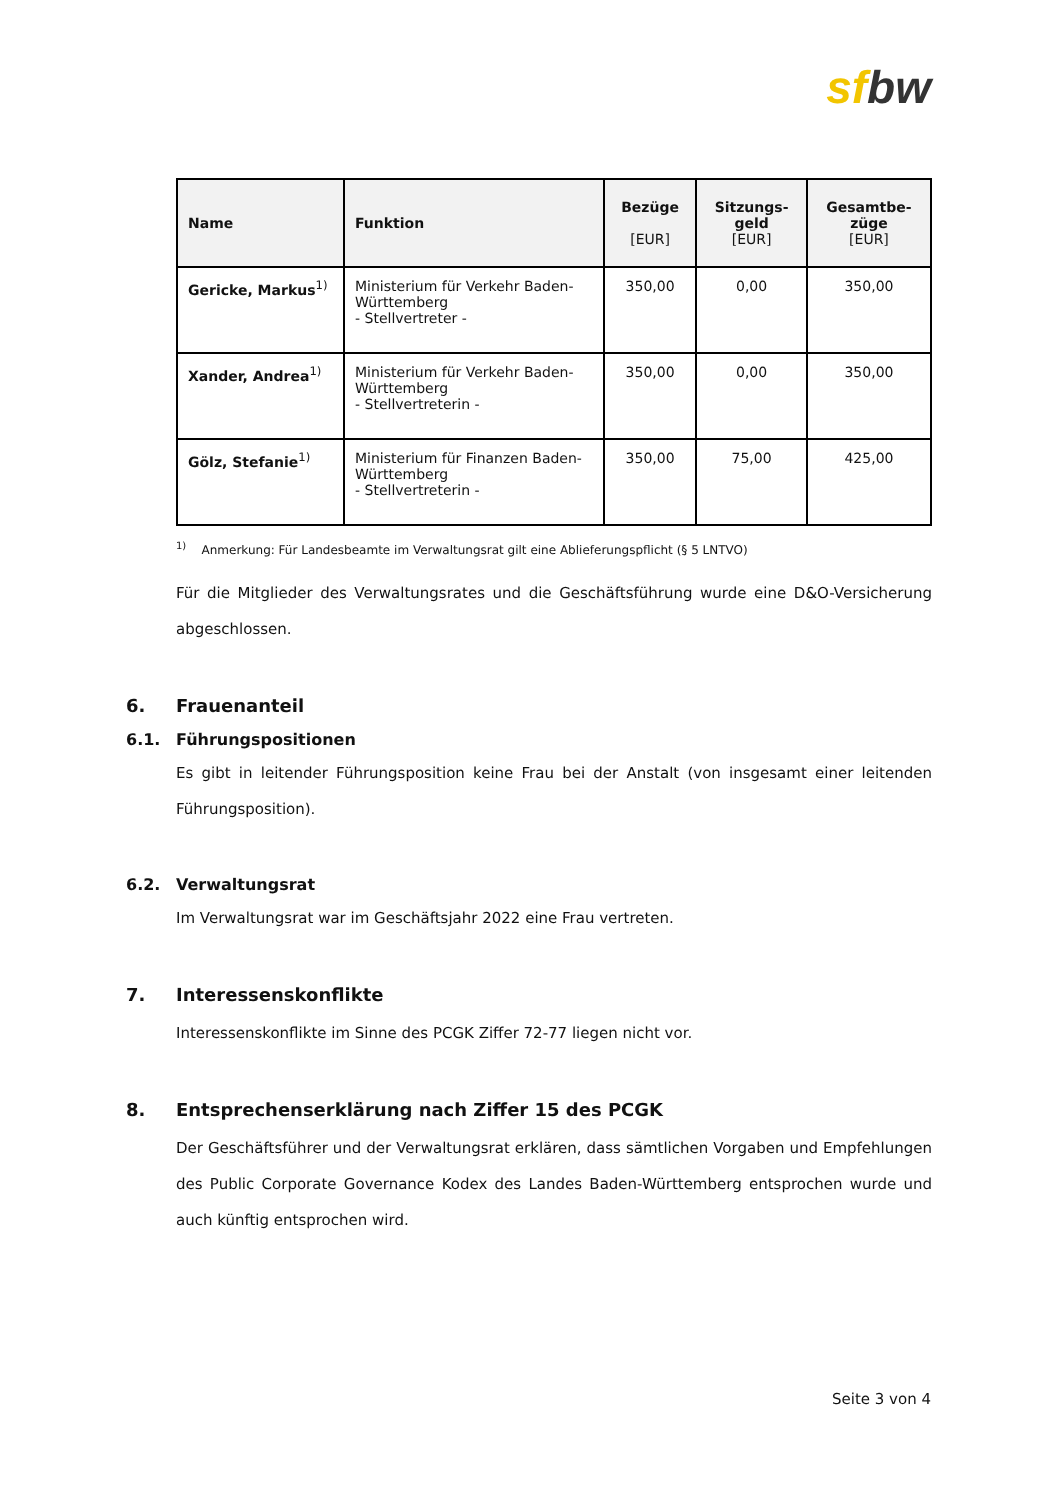sf bw
| Name | Funktion | Bezüge [EUR] | Sitzungs- geld [EUR] | Gesamtbe- züge [EUR] |
| --- | --- | --- | --- | --- |
| Gericke, Markus<sup>1)</sup> | Ministerium für Verkehr Baden-Württemberg - Stellvertreter - | 350,00 | 0,00 | 350,00 |
| Xander, Andrea<sup>1)</sup> | Ministerium für Verkehr Baden-Württemberg - Stellvertreterin - | 350,00 | 0,00 | 350,00 |
| Gölz, Stefanie<sup>1)</sup> | Ministerium für Finanzen Baden-Württemberg - Stellvertreterin - | 350,00 | 75,00 | 425,00 |
<sup>1)</sup> Anmerkung: Für Landesbeamte im Verwaltungsrat gilt eine Ablieferungspflicht (§ 5 LNTVO)
Für die Mitglieder des Verwaltungsrates und die Geschäftsführung wurde eine D&O-Versicherung abgeschlossen.
6. Frauenanteil
6.1. Führungspositionen
Es gibt in leitender Führungsposition keine Frau bei der Anstalt (von insgesamt einer leitenden Führungsposition).
6.2. Verwaltungsrat
Im Verwaltungsrat war im Geschäftsjahr 2022 eine Frau vertreten.
7. Interessenskonflikte
Interessenskonflikte im Sinne des PCGK Ziffer 72-77 liegen nicht vor.
8. Entsprechenserklärung nach Ziffer 15 des PCGK
Der Geschäftsführer und der Verwaltungsrat erklären, dass sämtlichen Vorgaben und Empfehlungen des Public Corporate Governance Kodex des Landes Baden-Württemberg entsprochen wurde und auch künftig entsprochen wird.
Seite 3 von 4